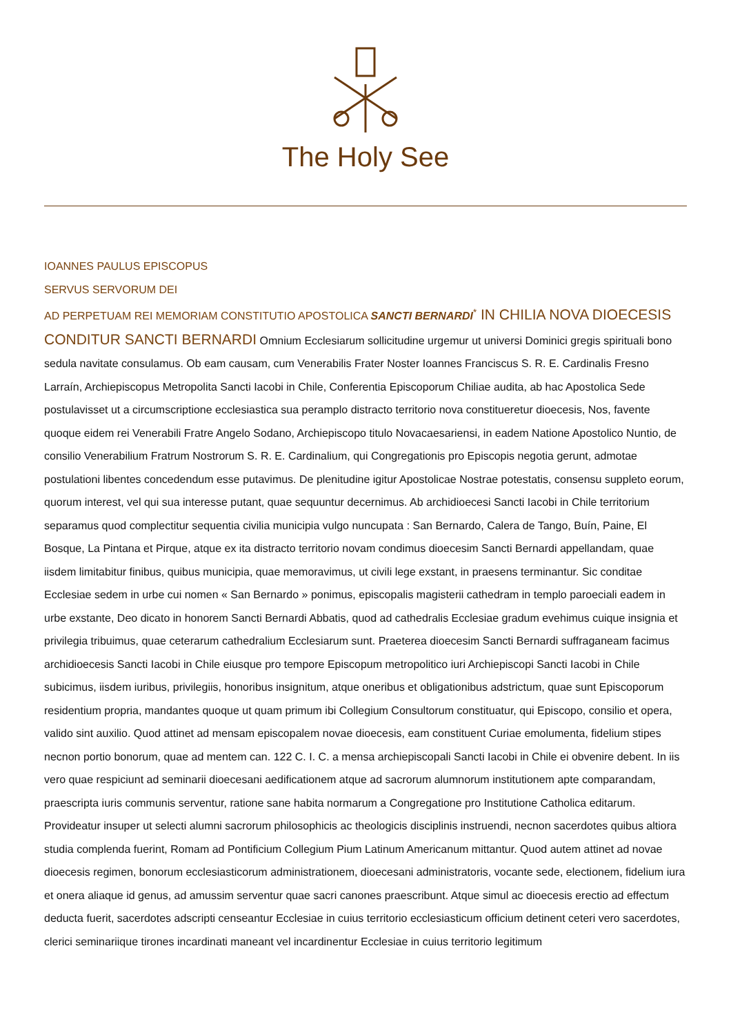The Holy See
IOANNES PAULUS EPISCOPUS
SERVUS SERVORUM DEI
AD PERPETUAM REI MEMORIAM CONSTITUTIO APOSTOLICA SANCTI BERNARDI<sup>*</sup> IN CHILIA NOVA DIOECESIS CONDITUR SANCTI BERNARDI Omnium Ecclesiarum sollicitudine urgemur ut universi Dominici gregis spirituali bono sedula navitate consulamus. Ob eam causam, cum Venerabilis Frater Noster Ioannes Franciscus S. R. E. Cardinalis Fresno Larraín, Archiepiscopus Metropolita Sancti Iacobi in Chile, Conferentia Episcoporum Chiliae audita, ab hac Apostolica Sede postulavisset ut a circumscriptione ecclesiastica sua peramplo distracto territorio nova constitueretur dioecesis, Nos, favente quoque eidem rei Venerabili Fratre Angelo Sodano, Archiepiscopo titulo Novacaesariensi, in eadem Natione Apostolico Nuntio, de consilio Venerabilium Fratrum Nostrorum S. R. E. Cardinalium, qui Congregationis pro Episcopis negotia gerunt, admotae postulationi libentes concedendum esse putavimus. De plenitudine igitur Apostolicae Nostrae potestatis, consensu suppleto eorum, quorum interest, vel qui sua interesse putant, quae sequuntur decernimus. Ab archidioecesi Sancti Iacobi in Chile territorium separamus quod complectitur sequentia civilia municipia vulgo nuncupata : San Bernardo, Calera de Tango, Buín, Paine, El Bosque, La Pintana et Pirque, atque ex ita distracto territorio novam condimus dioecesim Sancti Bernardi appellandam, quae iisdem limitabitur finibus, quibus municipia, quae memoravimus, ut civili lege exstant, in praesens terminantur. Sic conditae Ecclesiae sedem in urbe cui nomen « San Bernardo » ponimus, episcopalis magisterii cathedram in templo paroeciali eadem in urbe exstante, Deo dicato in honorem Sancti Bernardi Abbatis, quod ad cathedralis Ecclesiae gradum evehimus cuique insignia et privilegia tribuimus, quae ceterarum cathedralium Ecclesiarum sunt. Praeterea dioecesim Sancti Bernardi suffraganeam facimus archidioecesis Sancti Iacobi in Chile eiusque pro tempore Episcopum metropolitico iuri Archiepiscopi Sancti Iacobi in Chile subicimus, iisdem iuribus, privilegiis, honoribus insignitum, atque oneribus et obligationibus adstrictum, quae sunt Episcoporum residentium propria, mandantes quoque ut quam primum ibi Collegium Consultorum constituatur, qui Episcopo, consilio et opera, valido sint auxilio. Quod attinet ad mensam episcopalem novae dioecesis, eam constituent Curiae emolumenta, fidelium stipes necnon portio bonorum, quae ad mentem can. 122 C. I. C. a mensa archiepiscopali Sancti Iacobi in Chile ei obvenire debent. In iis vero quae respiciunt ad seminarii dioecesani aedificationem atque ad sacrorum alumnorum institutionem apte comparandam, praescripta iuris communis serventur, ratione sane habita normarum a Congregatione pro Institutione Catholica editarum. Provideatur insuper ut selecti alumni sacrorum philosophicis ac theologicis disciplinis instruendi, necnon sacerdotes quibus altiora studia complenda fuerint, Romam ad Pontificium Collegium Pium Latinum Americanum mittantur. Quod autem attinet ad novae dioecesis regimen, bonorum ecclesiasticorum administrationem, dioecesani administratoris, vocante sede, electionem, fidelium iura et onera aliaque id genus, ad amussim serventur quae sacri canones praescribunt. Atque simul ac dioecesis erectio ad effectum deducta fuerit, sacerdotes adscripti censeantur Ecclesiae in cuius territorio ecclesiasticum officium detinent ceteri vero sacerdotes, clerici seminariique tirones incardinati maneant vel incardinentur Ecclesiae in cuius territorio legitimum